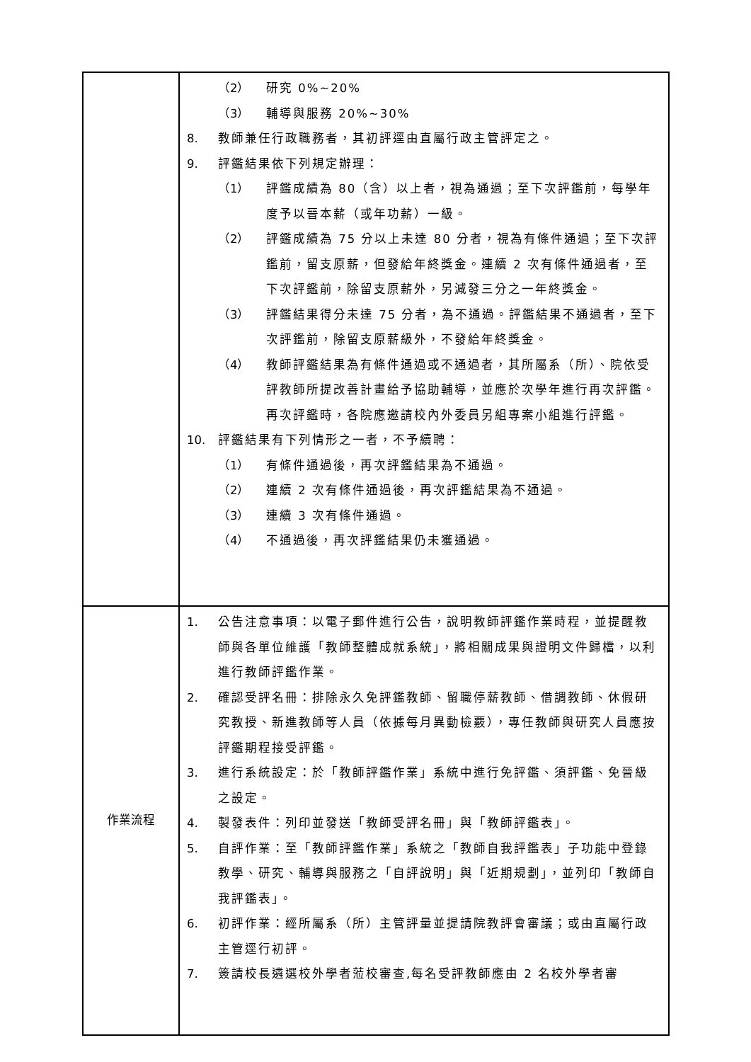| | （2） 研究 0%~20% （3） 輔導與服務 20%~30% 8. 教師兼任行政職務者，其初評逕由直屬行政主管評定之。 9. 評鑑結果依下列規定辦理： （1） 評鑑成績為 80（含）以上者，視為通過；至下次評鑑前，每學年度予以晉本薪（或年功薪）一級。 （2） 評鑑成績為 75 分以上未達 80 分者，視為有條件通過；至下次評鑑前，留支原薪，但發給年終獎金。連續 2 次有條件通過者，至下次評鑑前，除留支原薪外，另減發三分之一年終獎金。 （3） 評鑑結果得分未達 75 分者，為不通過。評鑑結果不通過者，至下次評鑑前，除留支原薪級外，不發給年終獎金。 （4） 教師評鑑結果為有條件通過或不通過者，其所屬系（所）、院依受評教師所提改善計畫給予協助輔導，並應於次學年進行再次評鑑。再次評鑑時，各院應邀請校內外委員另組專案小組進行評鑑。 10. 評鑑結果有下列情形之一者，不予續聘： （1） 有條件通過後，再次評鑑結果為不通過。 （2） 連續 2 次有條件通過後，再次評鑑結果為不通過。 （3） 連續 3 次有條件通過。 （4） 不通過後，再次評鑑結果仍未獲通過。 |
| 作業流程 | 1. 公告注意事項：以電子郵件進行公告，說明教師評鑑作業時程，並提醒教師與各單位維護「教師整體成就系統」，將相關成果與證明文件歸檔，以利進行教師評鑑作業。 2. 確認受評名冊：排除永久免評鑑教師、留職停薪教師、借調教師、休假研究教授、新進教師等人員（依據每月異動檢覈），專任教師與研究人員應按評鑑期程接受評鑑。 3. 進行系統設定：於「教師評鑑作業」系統中進行免評鑑、須評鑑、免晉級之設定。 4. 製發表件：列印並發送「教師受評名冊」與「教師評鑑表」。 5. 自評作業：至「教師評鑑作業」系統之「教師自我評鑑表」子功能中登錄教學、研究、輔導與服務之「自評說明」與「近期規劃」，並列印「教師自我評鑑表」。 6. 初評作業：經所屬系（所）主管評量並提請院教評會審議；或由直屬行政主管逕行初評。 7. 簽請校長遴選校外學者蒞校審查,每名受評教師應由 2 名校外學者審 |